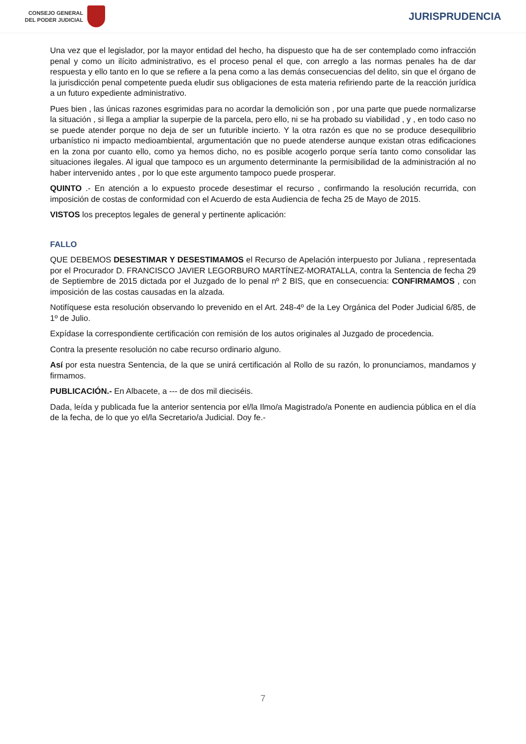CONSEJO GENERAL
DEL PODER JUDICIAL
JURISPRUDENCIA
Una vez que el legislador, por la mayor entidad del hecho, ha dispuesto que ha de ser contemplado como infracción penal y como un ilícito administrativo, es el proceso penal el que, con arreglo a las normas penales ha de dar respuesta y ello tanto en lo que se refiere a la pena como a las demás consecuencias del delito, sin que el órgano de la jurisdicción penal competente pueda eludir sus obligaciones de esta materia refiriendo parte de la reacción jurídica a un futuro expediente administrativo.
Pues bien , las únicas razones esgrimidas para no acordar la demolición son , por una parte que puede normalizarse la situación , si llega a ampliar la superpie de la parcela, pero ello, ni se ha probado su viabilidad , y , en todo caso no se puede atender porque no deja de ser un futurible incierto. Y la otra razón es que no se produce desequilibrio urbanístico ni impacto medioambiental, argumentación que no puede atenderse aunque existan otras edificaciones en la zona por cuanto ello, como ya hemos dicho, no es posible acogerlo porque sería tanto como consolidar las situaciones ilegales. Al igual que tampoco es un argumento determinante la permisibilidad de la administración al no haber intervenido antes , por lo que este argumento tampoco puede prosperar.
QUINTO .- En atención a lo expuesto procede desestimar el recurso , confirmando la resolución recurrida, con imposición de costas de conformidad con el Acuerdo de esta Audiencia de fecha 25 de Mayo de 2015.
VISTOS los preceptos legales de general y pertinente aplicación:
FALLO
QUE DEBEMOS DESESTIMAR Y DESESTIMAMOS el Recurso de Apelación interpuesto por Juliana , representada por el Procurador D. FRANCISCO JAVIER LEGORBURO MARTÍNEZ-MORATALLA, contra la Sentencia de fecha 29 de Septiembre de 2015 dictada por el Juzgado de lo penal nº 2 BIS, que en consecuencia: CONFIRMAMOS , con imposición de las costas causadas en la alzada.
Notifíquese esta resolución observando lo prevenido en el Art. 248-4º de la Ley Orgánica del Poder Judicial 6/85, de 1º de Julio.
Expídase la correspondiente certificación con remisión de los autos originales al Juzgado de procedencia.
Contra la presente resolución no cabe recurso ordinario alguno.
Así por esta nuestra Sentencia, de la que se unirá certificación al Rollo de su razón, lo pronunciamos, mandamos y firmamos.
PUBLICACIÓN.- En Albacete, a --- de dos mil dieciséis.
Dada, leída y publicada fue la anterior sentencia por el/la Ilmo/a Magistrado/a Ponente en audiencia pública en el día de la fecha, de lo que yo el/la Secretario/a Judicial. Doy fe.-
7